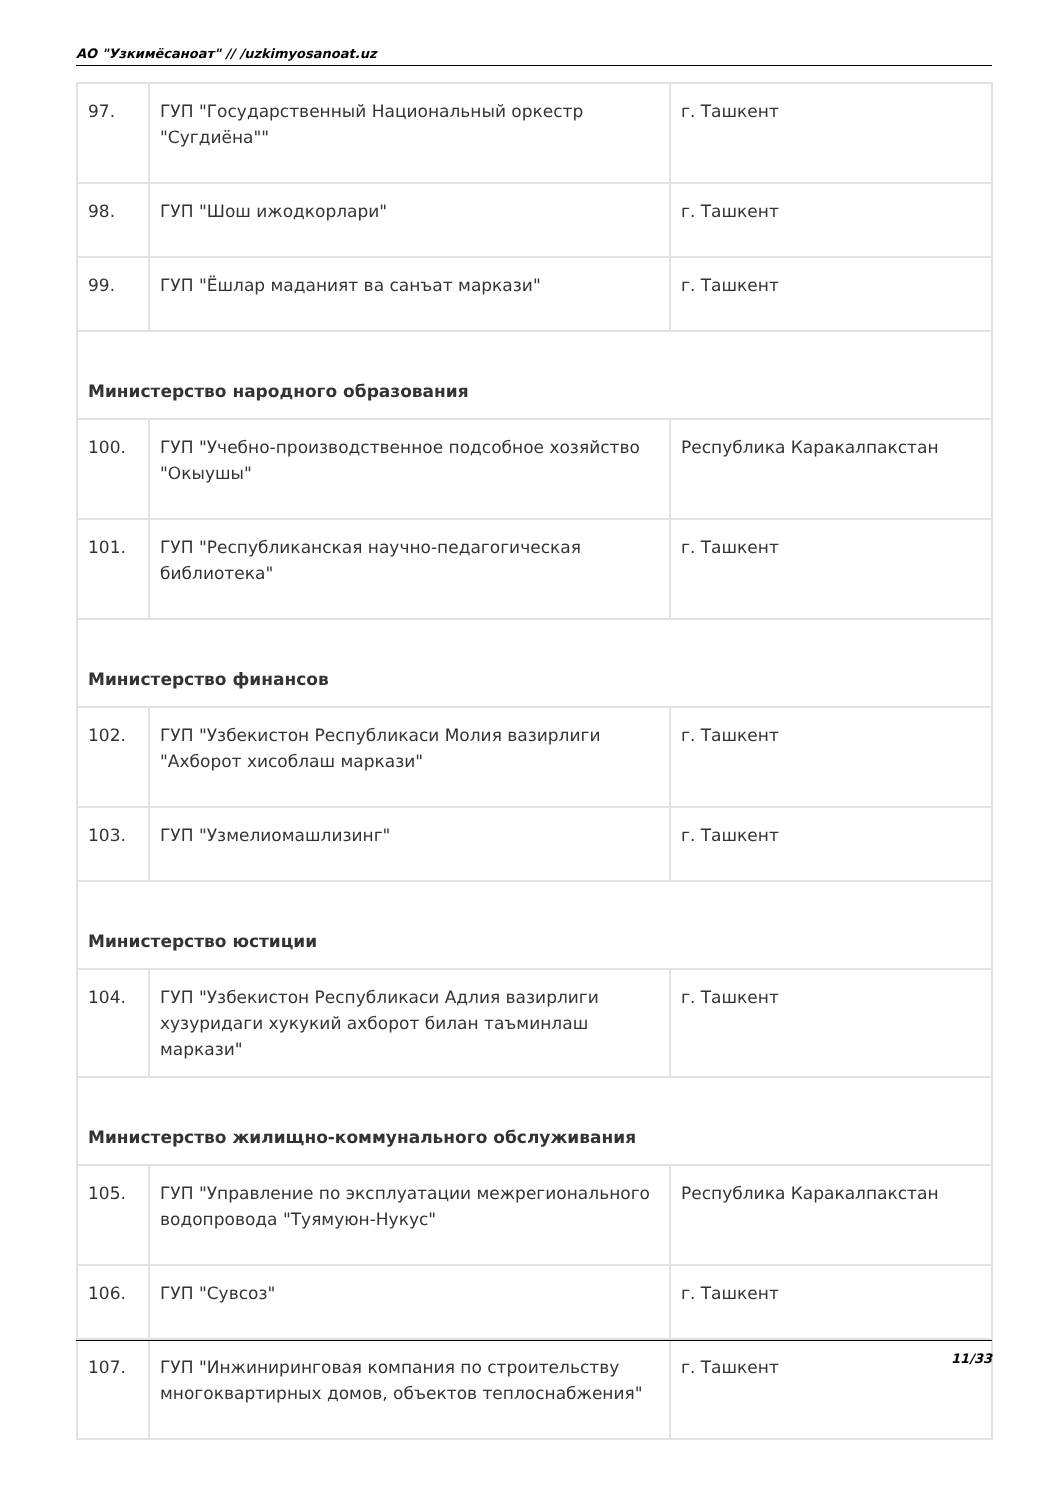АО "Узкимёсаноат" // /uzkimyosanoat.uz
| 97. | ГУП "Государственный Национальный оркестр "Сугдиёна"" | г. Ташкент |
| 98. | ГУП "Шош ижодкорлари" | г. Ташкент |
| 99. | ГУП "Ёшлар маданият ва санъат маркази" | г. Ташкент |
| Министерство народного образования | | |
| 100. | ГУП "Учебно-производственное подсобное хозяйство "Окыушы" | Республика Каракалпакстан |
| 101. | ГУП "Республиканская научно-педагогическая библиотека" | г. Ташкент |
| Министерство финансов | | |
| 102. | ГУП "Узбекистон Республикаси Молия вазирлиги "Ахборот хисоблаш маркази" | г. Ташкент |
| 103. | ГУП "Узмелиомашлизинг" | г. Ташкент |
| Министерство юстиции | | |
| 104. | ГУП "Узбекистон Республикаси Адлия вазирлиги хузуридаги хукукий ахборот билан таъминлаш маркази" | г. Ташкент |
| Министерство жилищно-коммунального обслуживания | | |
| 105. | ГУП "Управление по эксплуатации межрегионального водопровода "Туямуюн-Нукус" | Республика Каракалпакстан |
| 106. | ГУП "Сувсоз" | г. Ташкент |
| 107. | ГУП "Инжиниринговая компания по строительству многоквартирных домов, объектов теплоснабжения" | г. Ташкент |
11/33